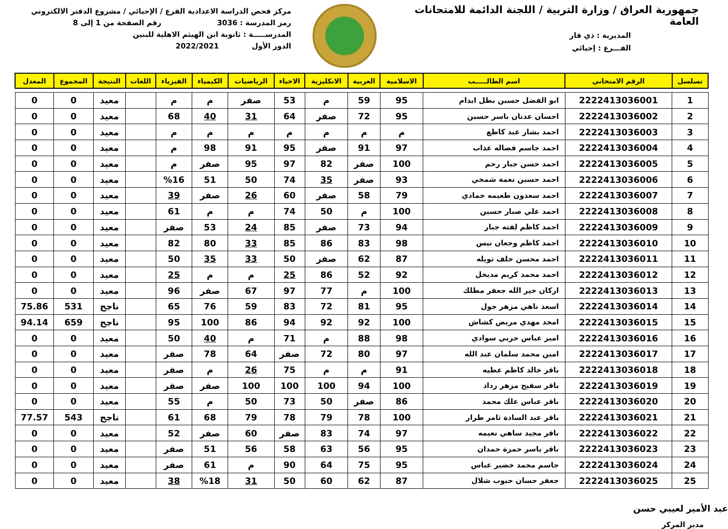جمهورية العراق / وزارة التربية / اللجنة الدائمة للامتحانات العامة
المديرية : ذي قار
الفـــرع : إحيائي
مركز فحص الدراسة الاعدادية الفرع / الإحيائي / مشروع الدفتر الالكتروني
رمز المدرسة : 3036 رقم الصفحة من 1 إلى 8
المدرســـــة : ثانوية ابن الهيثم الاهلية للبنين
الدور الأول 2022/2021
| تسلسل | الرقم الامتحاني | اسم الطالـــــب | الاسلامية | العربية | الانكليزية | الاحياء | الرياضيات | الكيمياء | الفيزياء | اللغات | النتيجة | المجموع | المعدل |
| --- | --- | --- | --- | --- | --- | --- | --- | --- | --- | --- | --- | --- | --- |
| 1 | 2222413036001 | ابو الفضل حسين بطل ايدام | 95 | 59 | م | 53 | صفر | م | م | | معيد | 0 | 0 |
| 2 | 2222413036002 | احسان عدنان ياسر حسين | 95 | 72 | صفر | 64 | 31 | 40 | 68 | | معيد | 0 | 0 |
| 3 | 2222413036003 | احمد بشار عبد كاطع | م | م | م | م | م | م | م | | معيد | 0 | 0 |
| 4 | 2222413036004 | احمد جاسم فضاله عذاب | 97 | 91 | صفر | 95 | 91 | 98 | م | | معيد | 0 | 0 |
| 5 | 2222413036005 | احمد حسن جبار رحم | 100 | صفر | 82 | 97 | 95 | صفر | م | | معيد | 0 | 0 |
| 6 | 2222413036006 | احمد حسين نعمة شمخي | 93 | صفر | 35 | 74 | 50 | 51 | %16 | | معيد | 0 | 0 |
| 7 | 2222413036007 | احمد سعدون طعيمه حمادي | 79 | 58 | صفر | 60 | 26 | صفر | 39 | | معيد | 0 | 0 |
| 8 | 2222413036008 | احمد علي صبار حسين | 100 | م | 50 | 74 | م | م | 61 | | معيد | 0 | 0 |
| 9 | 2222413036009 | احمد كاظم لفته جبار | 94 | 73 | صفر | 85 | 24 | 53 | صفر | | معيد | 0 | 0 |
| 10 | 2222413036010 | احمد كاظم وجعان نيس | 98 | 83 | 86 | 85 | 33 | 80 | 82 | | معيد | 0 | 0 |
| 11 | 2222413036011 | احمد محسن خلف تويله | 87 | 62 | صفر | 50 | 33 | 35 | 50 | | معيد | 0 | 0 |
| 12 | 2222413036012 | احمد محمد كريم مديخل | 92 | 52 | 86 | 25 | م | م | 25 | | معيد | 0 | 0 |
| 13 | 2222413036013 | اركان خير الله جعفر مطلك | 100 | م | 77 | 97 | 67 | صفر | 96 | | معيد | 0 | 0 |
| 14 | 2222413036014 | اسعد ناهي مزهر جول | 95 | 81 | 72 | 83 | 59 | 76 | 65 | | ناجح | 531 | 75.86 |
| 15 | 2222413036015 | امجد مهدي مريض كشاش | 100 | 92 | 92 | 94 | 86 | 100 | 95 | | ناجح | 659 | 94.14 |
| 16 | 2222413036016 | امير عباس حربي سوادي | 98 | 88 | م | 71 | م | 40 | 50 | | معيد | 0 | 0 |
| 17 | 2222413036017 | امين محمد سلمان عبد الله | 97 | 80 | 72 | صفر | 64 | 78 | صفر | | معيد | 0 | 0 |
| 18 | 2222413036018 | باقر خالد كاظم عطيه | 91 | م | م | 75 | 26 | م | صفر | | معيد | 0 | 0 |
| 19 | 2222413036019 | باقر سفيح مزهر رداد | 100 | 94 | 100 | 100 | 100 | صفر | صفر | | معيد | 0 | 0 |
| 20 | 2222413036020 | باقر عباس علك محمد | 86 | صفر | 50 | 73 | 50 | م | 55 | | معيد | 0 | 0 |
| 21 | 2222413036021 | باقر عبد السادة ثامر طرار | 100 | 78 | 79 | 78 | 79 | 68 | 61 | | ناجح | 543 | 77.57 |
| 22 | 2222413036022 | باقر مجيد ساهي نعيمه | 97 | 74 | 83 | صفر | 60 | صفر | 52 | | معيد | 0 | 0 |
| 23 | 2222413036023 | باقر ياسر حمزة حمدان | 95 | 56 | 63 | 58 | 56 | 51 | صفر | | معيد | 0 | 0 |
| 24 | 2222413036024 | جاسم محمد خضير عباس | 95 | 75 | 64 | 90 | م | 61 | صفر | | معيد | 0 | 0 |
| 25 | 2222413036025 | جعفر حسان حبوب شلال | 87 | 62 | 60 | 50 | 31 | %18 | 38 | | معيد | 0 | 0 |
عبد الأمير لعيبي حسن
مدير المركز